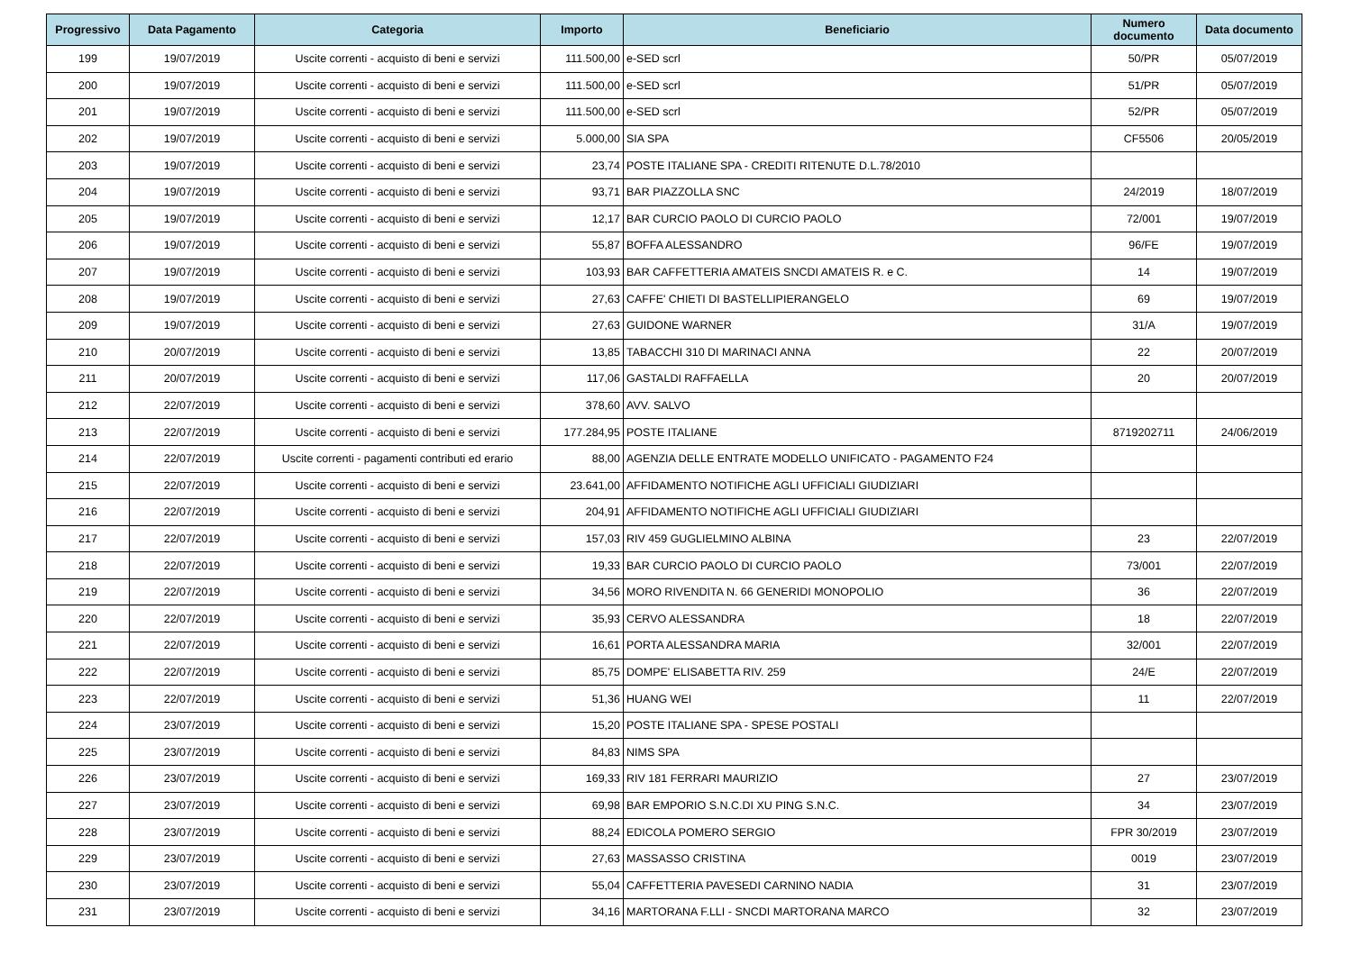| Progressivo | Data Pagamento | Categoria | Importo | Beneficiario | Numero documento | Data documento |
| --- | --- | --- | --- | --- | --- | --- |
| 199 | 19/07/2019 | Uscite correnti - acquisto di beni e servizi | 111.500,00 | e-SED scrl | 50/PR | 05/07/2019 |
| 200 | 19/07/2019 | Uscite correnti - acquisto di beni e servizi | 111.500,00 | e-SED scrl | 51/PR | 05/07/2019 |
| 201 | 19/07/2019 | Uscite correnti - acquisto di beni e servizi | 111.500,00 | e-SED scrl | 52/PR | 05/07/2019 |
| 202 | 19/07/2019 | Uscite correnti - acquisto di beni e servizi | 5.000,00 | SIA SPA | CF5506 | 20/05/2019 |
| 203 | 19/07/2019 | Uscite correnti - acquisto di beni e servizi | 23,74 | POSTE ITALIANE SPA - CREDITI RITENUTE D.L.78/2010 | | |
| 204 | 19/07/2019 | Uscite correnti - acquisto di beni e servizi | 93,71 | BAR PIAZZOLLA SNC | 24/2019 | 18/07/2019 |
| 205 | 19/07/2019 | Uscite correnti - acquisto di beni e servizi | 12,17 | BAR CURCIO PAOLO DI CURCIO PAOLO | 72/001 | 19/07/2019 |
| 206 | 19/07/2019 | Uscite correnti - acquisto di beni e servizi | 55,87 | BOFFA ALESSANDRO | 96/FE | 19/07/2019 |
| 207 | 19/07/2019 | Uscite correnti - acquisto di beni e servizi | 103,93 | BAR CAFFETTERIA AMATEIS SNCDI AMATEIS R. e C. | 14 | 19/07/2019 |
| 208 | 19/07/2019 | Uscite correnti - acquisto di beni e servizi | 27,63 | CAFFE' CHIETI DI BASTELLIPIERANGELO | 69 | 19/07/2019 |
| 209 | 19/07/2019 | Uscite correnti - acquisto di beni e servizi | 27,63 | GUIDONE WARNER | 31/A | 19/07/2019 |
| 210 | 20/07/2019 | Uscite correnti - acquisto di beni e servizi | 13,85 | TABACCHI 310 DI MARINACI ANNA | 22 | 20/07/2019 |
| 211 | 20/07/2019 | Uscite correnti - acquisto di beni e servizi | 117,06 | GASTALDI RAFFAELLA | 20 | 20/07/2019 |
| 212 | 22/07/2019 | Uscite correnti - acquisto di beni e servizi | 378,60 | AVV. SALVO | | |
| 213 | 22/07/2019 | Uscite correnti - acquisto di beni e servizi | 177.284,95 | POSTE ITALIANE | 8719202711 | 24/06/2019 |
| 214 | 22/07/2019 | Uscite correnti - pagamenti contributi ed erario | 88,00 | AGENZIA DELLE ENTRATE MODELLO UNIFICATO - PAGAMENTO F24 | | |
| 215 | 22/07/2019 | Uscite correnti - acquisto di beni e servizi | 23.641,00 | AFFIDAMENTO NOTIFICHE AGLI UFFICIALI GIUDIZIARI | | |
| 216 | 22/07/2019 | Uscite correnti - acquisto di beni e servizi | 204,91 | AFFIDAMENTO NOTIFICHE AGLI UFFICIALI GIUDIZIARI | | |
| 217 | 22/07/2019 | Uscite correnti - acquisto di beni e servizi | 157,03 | RIV 459 GUGLIELMINO ALBINA | 23 | 22/07/2019 |
| 218 | 22/07/2019 | Uscite correnti - acquisto di beni e servizi | 19,33 | BAR CURCIO PAOLO DI CURCIO PAOLO | 73/001 | 22/07/2019 |
| 219 | 22/07/2019 | Uscite correnti - acquisto di beni e servizi | 34,56 | MORO RIVENDITA N. 66 GENERIDI MONOPOLIO | 36 | 22/07/2019 |
| 220 | 22/07/2019 | Uscite correnti - acquisto di beni e servizi | 35,93 | CERVO ALESSANDRA | 18 | 22/07/2019 |
| 221 | 22/07/2019 | Uscite correnti - acquisto di beni e servizi | 16,61 | PORTA ALESSANDRA MARIA | 32/001 | 22/07/2019 |
| 222 | 22/07/2019 | Uscite correnti - acquisto di beni e servizi | 85,75 | DOMPE' ELISABETTA RIV. 259 | 24/E | 22/07/2019 |
| 223 | 22/07/2019 | Uscite correnti - acquisto di beni e servizi | 51,36 | HUANG WEI | 11 | 22/07/2019 |
| 224 | 23/07/2019 | Uscite correnti - acquisto di beni e servizi | 15,20 | POSTE ITALIANE SPA - SPESE POSTALI | | |
| 225 | 23/07/2019 | Uscite correnti - acquisto di beni e servizi | 84,83 | NIMS SPA | | |
| 226 | 23/07/2019 | Uscite correnti - acquisto di beni e servizi | 169,33 | RIV 181 FERRARI MAURIZIO | 27 | 23/07/2019 |
| 227 | 23/07/2019 | Uscite correnti - acquisto di beni e servizi | 69,98 | BAR EMPORIO S.N.C.DI XU PING S.N.C. | 34 | 23/07/2019 |
| 228 | 23/07/2019 | Uscite correnti - acquisto di beni e servizi | 88,24 | EDICOLA POMERO SERGIO | FPR 30/2019 | 23/07/2019 |
| 229 | 23/07/2019 | Uscite correnti - acquisto di beni e servizi | 27,63 | MASSASSO CRISTINA | 0019 | 23/07/2019 |
| 230 | 23/07/2019 | Uscite correnti - acquisto di beni e servizi | 55,04 | CAFFETTERIA PAVESEDI CARNINO NADIA | 31 | 23/07/2019 |
| 231 | 23/07/2019 | Uscite correnti - acquisto di beni e servizi | 34,16 | MARTORANA F.LLI - SNCDI MARTORANA MARCO | 32 | 23/07/2019 |